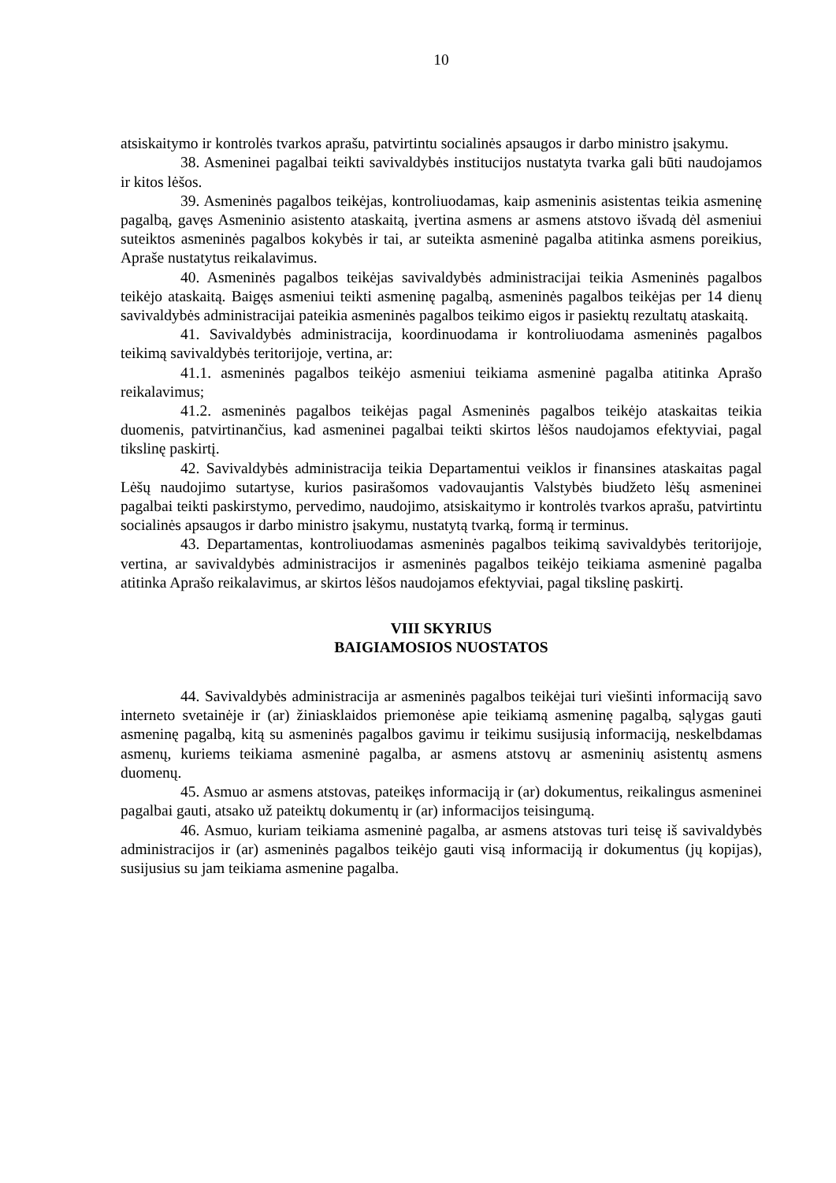10
atsiskaitymo ir kontrolės tvarkos aprašu, patvirtintu socialinės apsaugos ir darbo ministro įsakymu.
38. Asmeninei pagalbai teikti savivaldybės institucijos nustatyta tvarka gali būti naudojamos ir kitos lėšos.
39. Asmeninės pagalbos teikėjas, kontroliuodamas, kaip asmeninis asistentas teikia asmeninę pagalbą, gavęs Asmeninio asistento ataskaitą, įvertina asmens ar asmens atstovo išvadą dėl asmeniui suteiktos asmeninės pagalbos kokybės ir tai, ar suteikta asmeninė pagalba atitinka asmens poreikius, Apraše nustatytus reikalavimus.
40. Asmeninės pagalbos teikėjas savivaldybės administracijai teikia Asmeninės pagalbos teikėjo ataskaitą. Baigęs asmeniui teikti asmeninę pagalbą, asmeninės pagalbos teikėjas per 14 dienų savivaldybės administracijai pateikia asmeninės pagalbos teikimo eigos ir pasiektų rezultatų ataskaitą.
41. Savivaldybės administracija, koordinuodama ir kontroliuodama asmeninės pagalbos teikimą savivaldybės teritorijoje, vertina, ar:
41.1. asmeninės pagalbos teikėjo asmeniui teikiama asmeninė pagalba atitinka Aprašo reikalavimus;
41.2. asmeninės pagalbos teikėjas pagal Asmeninės pagalbos teikėjo ataskaitas teikia duomenis, patvirtinančius, kad asmeninei pagalbai teikti skirtos lėšos naudojamos efektyviai, pagal tikslinę paskirtį.
42. Savivaldybės administracija teikia Departamentui veiklos ir finansines ataskaitas pagal Lėšų naudojimo sutartyse, kurios pasirašomos vadovaujantis Valstybės biudžeto lėšų asmeninei pagalbai teikti paskirstymo, pervedimo, naudojimo, atsiskaitymo ir kontrolės tvarkos aprašu, patvirtintu socialinės apsaugos ir darbo ministro įsakymu, nustatytą tvarką, formą ir terminus.
43. Departamentas, kontroliuodamas asmeninės pagalbos teikimą savivaldybės teritorijoje, vertina, ar savivaldybės administracijos ir asmeninės pagalbos teikėjo teikiama asmeninė pagalba atitinka Aprašo reikalavimus, ar skirtos lėšos naudojamos efektyviai, pagal tikslinę paskirtį.
VIII SKYRIUS
BAIGIAMOSIOS NUOSTATOS
44. Savivaldybės administracija ar asmeninės pagalbos teikėjai turi viešinti informaciją savo interneto svetainėje ir (ar) žiniasklaidos priemonėse apie teikiamą asmeninę pagalbą, sąlygas gauti asmeninę pagalbą, kitą su asmeninės pagalbos gavimu ir teikimu susijusią informaciją, neskelbdamas asmenų, kuriems teikiama asmeninė pagalba, ar asmens atstovų ar asmeninių asistentų asmens duomenų.
45. Asmuo ar asmens atstovas, pateikęs informaciją ir (ar) dokumentus, reikalingus asmeninei pagalbai gauti, atsako už pateiktų dokumentų ir (ar) informacijos teisingumą.
46. Asmuo, kuriam teikiama asmeninė pagalba, ar asmens atstovas turi teisę iš savivaldybės administracijos ir (ar) asmeninės pagalbos teikėjo gauti visą informaciją ir dokumentus (jų kopijas), susijusius su jam teikiama asmenine pagalba.